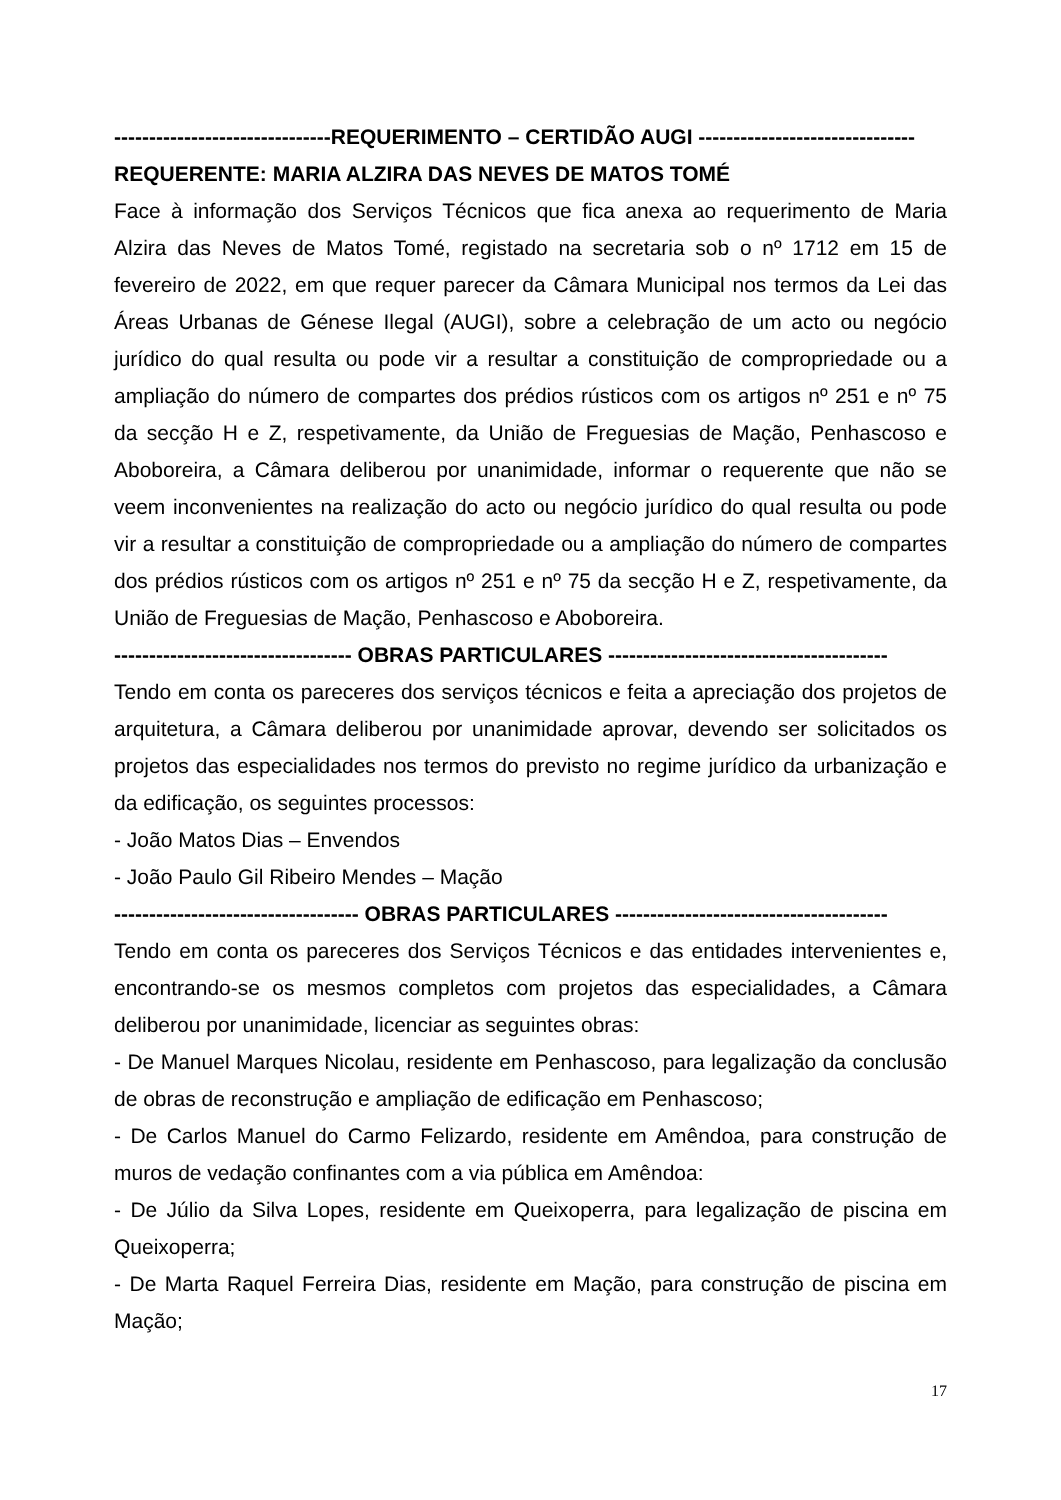-------------------------------REQUERIMENTO – CERTIDÃO AUGI -------------------------------
REQUERENTE: MARIA ALZIRA DAS NEVES DE MATOS TOMÉ
Face à informação dos Serviços Técnicos que fica anexa ao requerimento de Maria Alzira das Neves de Matos Tomé, registado na secretaria sob o nº 1712 em 15 de fevereiro de 2022, em que requer parecer da Câmara Municipal nos termos da Lei das Áreas Urbanas de Génese Ilegal (AUGI), sobre a celebração de um acto ou negócio jurídico do qual resulta ou pode vir a resultar a constituição de compropriedade ou a ampliação do número de compartes dos prédios rústicos com os artigos nº 251 e nº 75 da secção H e Z, respetivamente, da União de Freguesias de Mação, Penhascoso e Aboboreira, a Câmara deliberou por unanimidade, informar o requerente que não se veem inconvenientes na realização do acto ou negócio jurídico do qual resulta ou pode vir a resultar a constituição de compropriedade ou a ampliação do número de compartes dos prédios rústicos com os artigos nº 251 e nº 75 da secção H e Z, respetivamente, da União de Freguesias de Mação, Penhascoso e Aboboreira.
---------------------------------- OBRAS PARTICULARES ----------------------------------------
Tendo em conta os pareceres dos serviços técnicos e feita a apreciação dos projetos de arquitetura, a Câmara deliberou por unanimidade aprovar, devendo ser solicitados os projetos das especialidades nos termos do previsto no regime jurídico da urbanização e da edificação, os seguintes processos:
- João Matos Dias – Envendos
- João Paulo Gil Ribeiro Mendes – Mação
----------------------------------- OBRAS PARTICULARES ---------------------------------------
Tendo em conta os pareceres dos Serviços Técnicos e das entidades intervenientes e, encontrando-se os mesmos completos com projetos das especialidades, a Câmara deliberou por unanimidade, licenciar as seguintes obras:
- De Manuel Marques Nicolau, residente em Penhascoso, para legalização da conclusão de obras de reconstrução e ampliação de edificação em Penhascoso;
- De Carlos Manuel do Carmo Felizardo, residente em Amêndoa, para construção de muros de vedação confinantes com a via pública em Amêndoa:
- De Júlio da Silva Lopes, residente em Queixoperra, para legalização de piscina em Queixoperra;
- De Marta Raquel Ferreira Dias, residente em Mação, para construção de piscina em Mação;
17